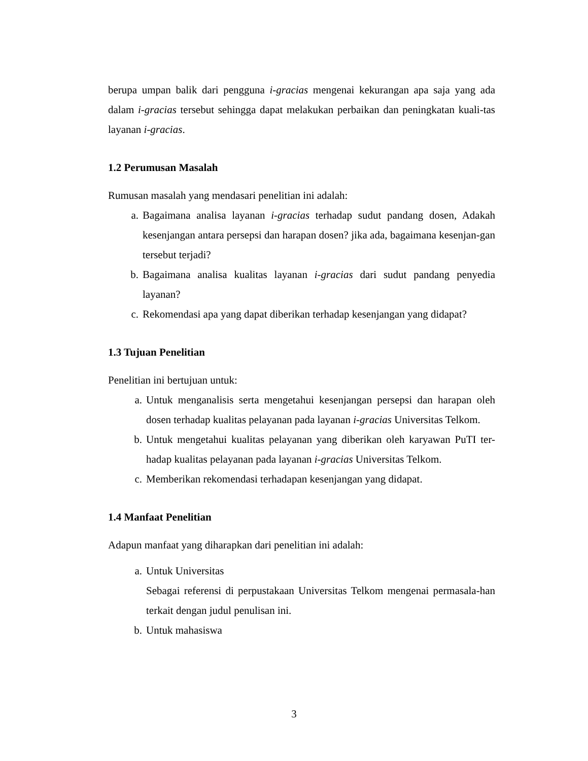berupa umpan balik dari pengguna i-gracias mengenai kekurangan apa saja yang ada dalam i-gracias tersebut sehingga dapat melakukan perbaikan dan peningkatan kuali-tas layanan i-gracias.
1.2 Perumusan Masalah
Rumusan masalah yang mendasari penelitian ini adalah:
a. Bagaimana analisa layanan i-gracias terhadap sudut pandang dosen, Adakah kesenjangan antara persepsi dan harapan dosen? jika ada, bagaimana kesenjan-gan tersebut terjadi?
b. Bagaimana analisa kualitas layanan i-gracias dari sudut pandang penyedia layanan?
c. Rekomendasi apa yang dapat diberikan terhadap kesenjangan yang didapat?
1.3 Tujuan Penelitian
Penelitian ini bertujuan untuk:
a. Untuk menganalisis serta mengetahui kesenjangan persepsi dan harapan oleh dosen terhadap kualitas pelayanan pada layanan i-gracias Universitas Telkom.
b. Untuk mengetahui kualitas pelayanan yang diberikan oleh karyawan PuTI ter-hadap kualitas pelayanan pada layanan i-gracias Universitas Telkom.
c. Memberikan rekomendasi terhadapan kesenjangan yang didapat.
1.4 Manfaat Penelitian
Adapun manfaat yang diharapkan dari penelitian ini adalah:
a. Untuk Universitas
Sebagai referensi di perpustakaan Universitas Telkom mengenai permasala-han terkait dengan judul penulisan ini.
b. Untuk mahasiswa
3